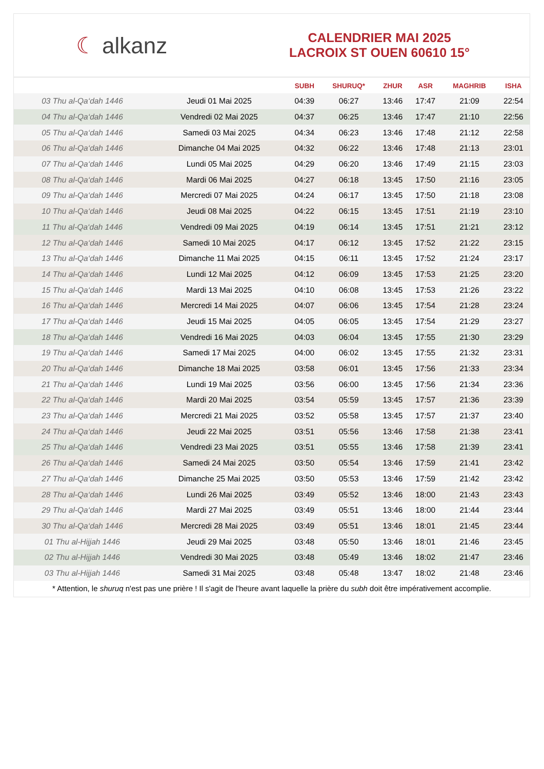☾ alkanz
CALENDRIER MAI 2025
LACROIX ST OUEN 60610 15°
| | | SUBH | SHURUQ* | ZHUR | ASR | MAGHRIB | ISHA |
| --- | --- | --- | --- | --- | --- | --- | --- |
| 03 Thu al-Qa‘dah 1446 | Jeudi 01 Mai 2025 | 04:39 | 06:27 | 13:46 | 17:47 | 21:09 | 22:54 |
| 04 Thu al-Qa‘dah 1446 | Vendredi 02 Mai 2025 | 04:37 | 06:25 | 13:46 | 17:47 | 21:10 | 22:56 |
| 05 Thu al-Qa‘dah 1446 | Samedi 03 Mai 2025 | 04:34 | 06:23 | 13:46 | 17:48 | 21:12 | 22:58 |
| 06 Thu al-Qa‘dah 1446 | Dimanche 04 Mai 2025 | 04:32 | 06:22 | 13:46 | 17:48 | 21:13 | 23:01 |
| 07 Thu al-Qa‘dah 1446 | Lundi 05 Mai 2025 | 04:29 | 06:20 | 13:46 | 17:49 | 21:15 | 23:03 |
| 08 Thu al-Qa‘dah 1446 | Mardi 06 Mai 2025 | 04:27 | 06:18 | 13:45 | 17:50 | 21:16 | 23:05 |
| 09 Thu al-Qa‘dah 1446 | Mercredi 07 Mai 2025 | 04:24 | 06:17 | 13:45 | 17:50 | 21:18 | 23:08 |
| 10 Thu al-Qa‘dah 1446 | Jeudi 08 Mai 2025 | 04:22 | 06:15 | 13:45 | 17:51 | 21:19 | 23:10 |
| 11 Thu al-Qa‘dah 1446 | Vendredi 09 Mai 2025 | 04:19 | 06:14 | 13:45 | 17:51 | 21:21 | 23:12 |
| 12 Thu al-Qa‘dah 1446 | Samedi 10 Mai 2025 | 04:17 | 06:12 | 13:45 | 17:52 | 21:22 | 23:15 |
| 13 Thu al-Qa‘dah 1446 | Dimanche 11 Mai 2025 | 04:15 | 06:11 | 13:45 | 17:52 | 21:24 | 23:17 |
| 14 Thu al-Qa‘dah 1446 | Lundi 12 Mai 2025 | 04:12 | 06:09 | 13:45 | 17:53 | 21:25 | 23:20 |
| 15 Thu al-Qa‘dah 1446 | Mardi 13 Mai 2025 | 04:10 | 06:08 | 13:45 | 17:53 | 21:26 | 23:22 |
| 16 Thu al-Qa‘dah 1446 | Mercredi 14 Mai 2025 | 04:07 | 06:06 | 13:45 | 17:54 | 21:28 | 23:24 |
| 17 Thu al-Qa‘dah 1446 | Jeudi 15 Mai 2025 | 04:05 | 06:05 | 13:45 | 17:54 | 21:29 | 23:27 |
| 18 Thu al-Qa‘dah 1446 | Vendredi 16 Mai 2025 | 04:03 | 06:04 | 13:45 | 17:55 | 21:30 | 23:29 |
| 19 Thu al-Qa‘dah 1446 | Samedi 17 Mai 2025 | 04:00 | 06:02 | 13:45 | 17:55 | 21:32 | 23:31 |
| 20 Thu al-Qa‘dah 1446 | Dimanche 18 Mai 2025 | 03:58 | 06:01 | 13:45 | 17:56 | 21:33 | 23:34 |
| 21 Thu al-Qa‘dah 1446 | Lundi 19 Mai 2025 | 03:56 | 06:00 | 13:45 | 17:56 | 21:34 | 23:36 |
| 22 Thu al-Qa‘dah 1446 | Mardi 20 Mai 2025 | 03:54 | 05:59 | 13:45 | 17:57 | 21:36 | 23:39 |
| 23 Thu al-Qa‘dah 1446 | Mercredi 21 Mai 2025 | 03:52 | 05:58 | 13:45 | 17:57 | 21:37 | 23:40 |
| 24 Thu al-Qa‘dah 1446 | Jeudi 22 Mai 2025 | 03:51 | 05:56 | 13:46 | 17:58 | 21:38 | 23:41 |
| 25 Thu al-Qa‘dah 1446 | Vendredi 23 Mai 2025 | 03:51 | 05:55 | 13:46 | 17:58 | 21:39 | 23:41 |
| 26 Thu al-Qa‘dah 1446 | Samedi 24 Mai 2025 | 03:50 | 05:54 | 13:46 | 17:59 | 21:41 | 23:42 |
| 27 Thu al-Qa‘dah 1446 | Dimanche 25 Mai 2025 | 03:50 | 05:53 | 13:46 | 17:59 | 21:42 | 23:42 |
| 28 Thu al-Qa‘dah 1446 | Lundi 26 Mai 2025 | 03:49 | 05:52 | 13:46 | 18:00 | 21:43 | 23:43 |
| 29 Thu al-Qa‘dah 1446 | Mardi 27 Mai 2025 | 03:49 | 05:51 | 13:46 | 18:00 | 21:44 | 23:44 |
| 30 Thu al-Qa‘dah 1446 | Mercredi 28 Mai 2025 | 03:49 | 05:51 | 13:46 | 18:01 | 21:45 | 23:44 |
| 01 Thu al-Hijjah 1446 | Jeudi 29 Mai 2025 | 03:48 | 05:50 | 13:46 | 18:01 | 21:46 | 23:45 |
| 02 Thu al-Hijjah 1446 | Vendredi 30 Mai 2025 | 03:48 | 05:49 | 13:46 | 18:02 | 21:47 | 23:46 |
| 03 Thu al-Hijjah 1446 | Samedi 31 Mai 2025 | 03:48 | 05:48 | 13:47 | 18:02 | 21:48 | 23:46 |
* Attention, le shuruq n'est pas une prière ! Il s'agit de l'heure avant laquelle la prière du subh doit être impérativement accomplie.